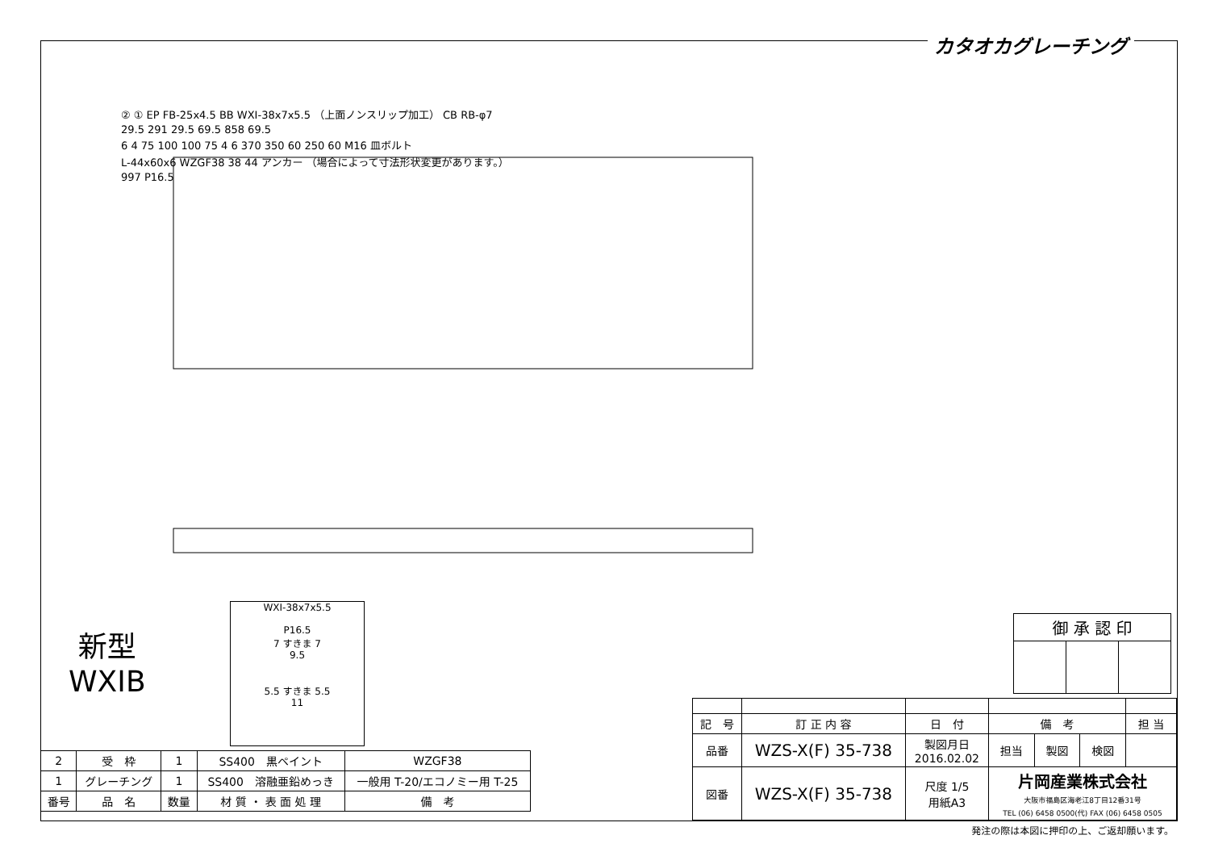カタオカグレーチング
② ① EP FB-25x4.5 BB WXI-38x7x5.5 （上面ノンスリップ加工） CB RB-φ7
29.5 291 29.5 69.5 858 69.5
6 4 75 100 100 75 4 6 370 350 60 250 60 M16 皿ボルト
L-44x60x6 WZGF38 38 44 アンカー （場合によって寸法形状変更があります。）
997 P16.5
新型
WXIB
WXI-38x7x5.5
P16.5
7 すきま 7
9.5
5.5 すきま 5.5
11
| 御 承 認 印 | | |
| 2 | 受 枠 | 1 | SS400 黒ペイント | WZGF38 |
| 1 | グレーチング | 1 | SS400 溶融亜鉛めっき | 一般用 T-20/エコノミー用 T-25 |
| 番号 | 品 名 | 数量 | 材 質 ・ 表 面 処 理 | 備 考 |
| 記 号 | | 訂 正 内 容 | 日 付 | 備 考 | | | | 担 当 |
| 品番 | WZS-X(F) 35-738 | | 製図月日 2016.02.02 | 担当 | 製図 | 検図 | | |
| 図番 | WZS-X(F) 35-738 | | 尺度 1/5 用紙A3 | 片岡産業株式会社 大阪市福島区海老江8丁目12番31号 TEL (06) 6458 0500(代) FAX (06) 6458 0505 | | | | |
発注の際は本図に押印の上、ご返却願います。